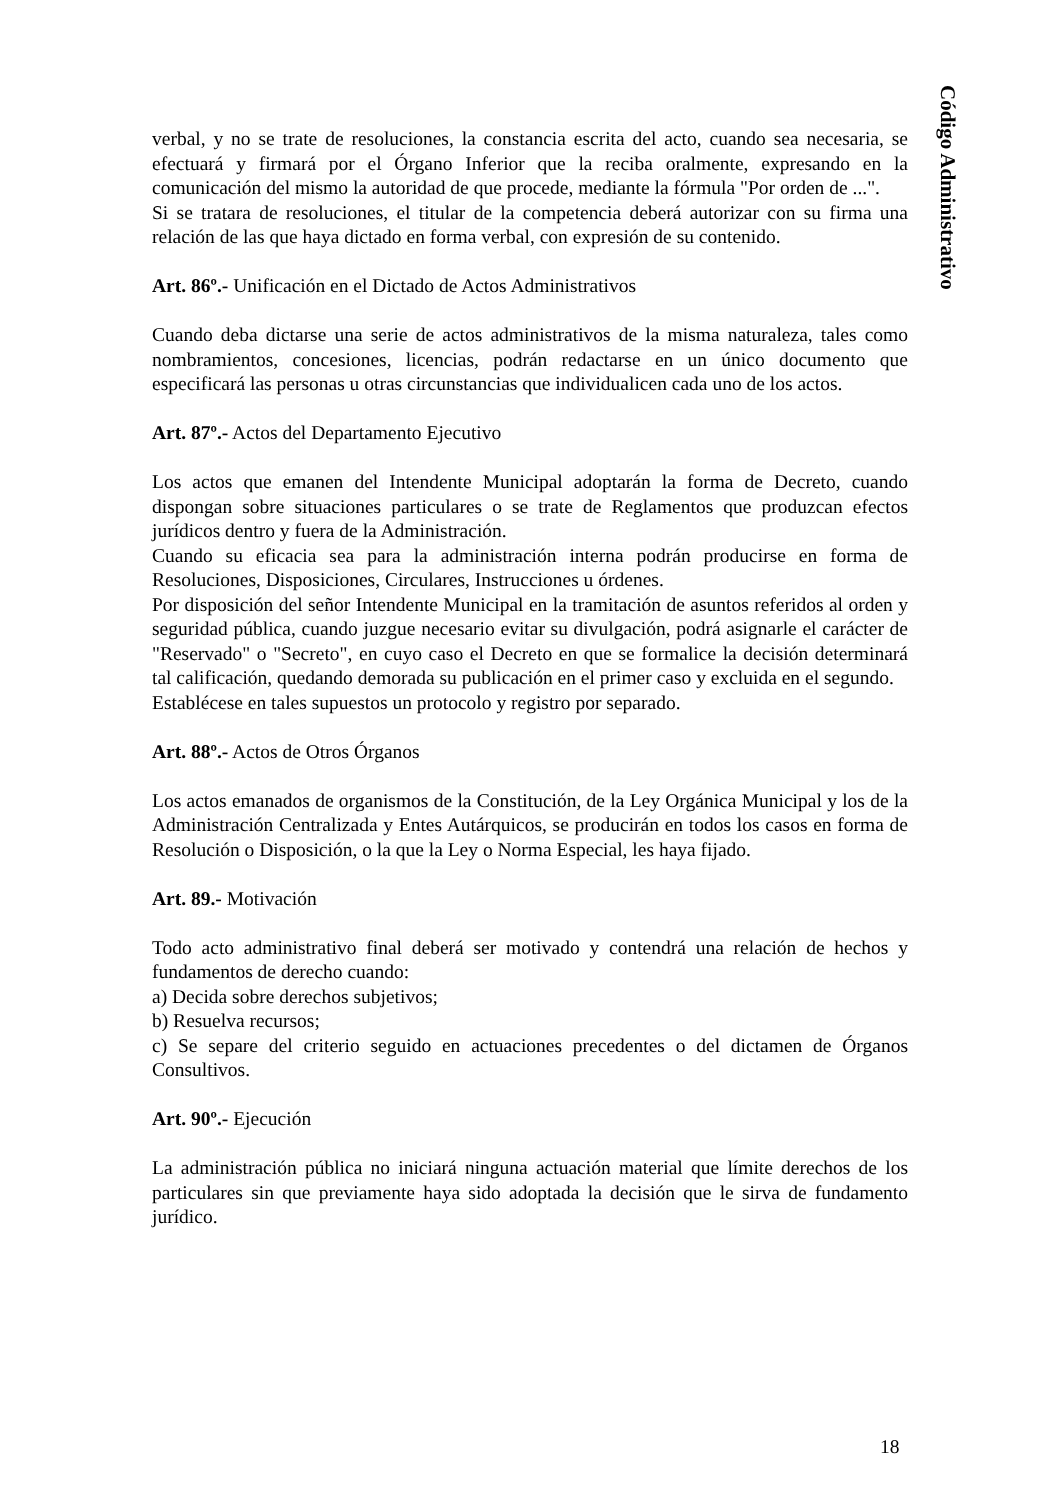Código Administrativo
verbal, y no se trate de resoluciones, la constancia escrita del acto, cuando sea necesaria, se efectuará y firmará por el Órgano Inferior que la reciba oralmente, expresando en la comunicación del mismo la autoridad de que procede, mediante la fórmula "Por orden de ...".
Si se tratara de resoluciones, el titular de la competencia deberá autorizar con su firma una relación de las que haya dictado en forma verbal, con expresión de su contenido.
Art. 86º.- Unificación en el Dictado de Actos Administrativos
Cuando deba dictarse una serie de actos administrativos de la misma naturaleza, tales como nombramientos, concesiones, licencias, podrán redactarse en un único documento que especificará las personas u otras circunstancias que individualicen cada uno de los actos.
Art. 87º.- Actos del Departamento Ejecutivo
Los actos que emanen del Intendente Municipal adoptarán la forma de Decreto, cuando dispongan sobre situaciones particulares o se trate de Reglamentos que produzcan efectos jurídicos dentro y fuera de la Administración.
Cuando su eficacia sea para la administración interna podrán producirse en forma de Resoluciones, Disposiciones, Circulares, Instrucciones u órdenes.
Por disposición del señor Intendente Municipal en la tramitación de asuntos referidos al orden y seguridad pública, cuando juzgue necesario evitar su divulgación, podrá asignarle el carácter de "Reservado" o "Secreto", en cuyo caso el Decreto en que se formalice la decisión determinará tal calificación, quedando demorada su publicación en el primer caso y excluida en el segundo.
Establécese en tales supuestos un protocolo y registro por separado.
Art. 88º.- Actos de Otros Órganos
Los actos emanados de organismos de la Constitución, de la Ley Orgánica Municipal y los de la Administración Centralizada y Entes Autárquicos, se producirán en todos los casos en forma de Resolución o Disposición, o la que la Ley o Norma Especial, les haya fijado.
Art. 89.- Motivación
Todo acto administrativo final deberá ser motivado y contendrá una relación de hechos y fundamentos de derecho cuando:
a) Decida sobre derechos subjetivos;
b) Resuelva recursos;
c) Se separe del criterio seguido en actuaciones precedentes o del dictamen de Órganos Consultivos.
Art. 90º.- Ejecución
La administración pública no iniciará ninguna actuación material que límite derechos de los particulares sin que previamente haya sido adoptada la decisión que le sirva de fundamento jurídico.
18